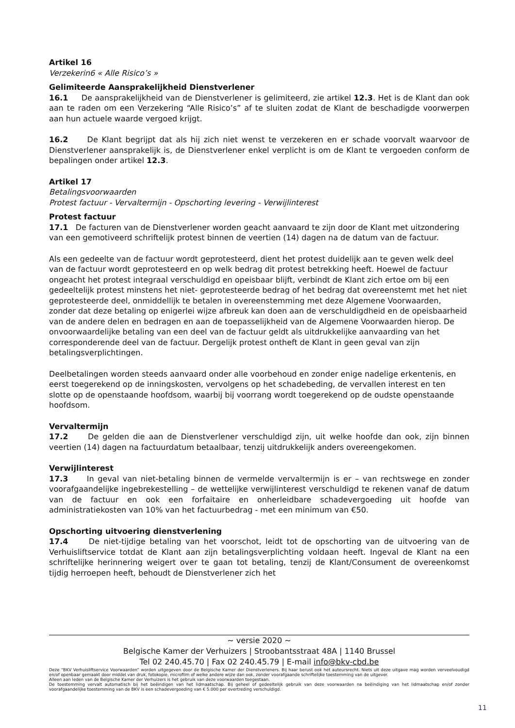Artikel 16
Verzekerin6 « Alle Risico’s »
Gelimiteerde Aansprakelijkheid Dienstverlener
16.1 De aansprakelijkheid van de Dienstverlener is gelimiteerd, zie artikel 12.3. Het is de Klant dan ook aan te raden om een Verzekering “Alle Risico’s” af te sluiten zodat de Klant de beschadigde voorwerpen aan hun actuele waarde vergoed krijgt.
16.2 De Klant begrijpt dat als hij zich niet wenst te verzekeren en er schade voorvalt waarvoor de Dienstverlener aansprakelijk is, de Dienstverlener enkel verplicht is om de Klant te vergoeden conform de bepalingen onder artikel 12.3.
Artikel 17
Betalingsvoorwaarden
Protest factuur - Vervaltermijn - Opschorting levering - Verwijlinterest
Protest factuur
17.1 De facturen van de Dienstverlener worden geacht aanvaard te zijn door de Klant met uitzondering van een gemotiveerd schriftelijk protest binnen de veertien (14) dagen na de datum van de factuur.
Als een gedeelte van de factuur wordt geprotesteerd, dient het protest duidelijk aan te geven welk deel van de factuur wordt geprotesteerd en op welk bedrag dit protest betrekking heeft. Hoewel de factuur ongeacht het protest integraal verschuldigd en opeisbaar blijft, verbindt de Klant zich ertoe om bij een gedeeltelijk protest minstens het niet- geprotesteerde bedrag of het bedrag dat overeenstemt met het niet geprotesteerde deel, onmiddellijk te betalen in overeenstemming met deze Algemene Voorwaarden, zonder dat deze betaling op enigerlei wijze afbreuk kan doen aan de verschuldigdheid en de opeisbaarheid van de andere delen en bedragen en aan de toepasselijkheid van de Algemene Voorwaarden hierop. De onvoorwaardelijke betaling van een deel van de factuur geldt als uitdrukkelijke aanvaarding van het corresponderende deel van de factuur. Dergelijk protest ontheft de Klant in geen geval van zijn betalingsverplichtingen.
Deelbetalingen worden steeds aanvaard onder alle voorbehoud en zonder enige nadelige erkentenis, en eerst toegerekend op de inningskosten, vervolgens op het schadebeding, de vervallen interest en ten slotte op de openstaande hoofdsom, waarbij bij voorrang wordt toegerekend op de oudste openstaande hoofdsom.
Vervaltermijn
17.2 De gelden die aan de Dienstverlener verschuldigd zijn, uit welke hoofde dan ook, zijn binnen veertien (14) dagen na factuurdatum betaalbaar, tenzij uitdrukkelijk anders overeengekomen.
Verwijlinterest
17.3 In geval van niet-betaling binnen de vermelde vervaltermijn is er – van rechtswege en zonder voorafgaandelijke ingebrekestelling – de wettelijke verwijlinterest verschuldigd te rekenen vanaf de datum van de factuur en ook een forfaitaire en onherleidbare schadevergoeding uit hoofde van administratiekosten van 10% van het factuurbedrag - met een minimum van €50.
Opschorting uitvoering dienstverlening
17.4 De niet-tijdige betaling van het voorschot, leidt tot de opschorting van de uitvoering van de Verhuisliftservice totdat de Klant aan zijn betalingsverplichting voldaan heeft. Ingeval de Klant na een schriftelijke herinnering weigert over te gaan tot betaling, tenzij de Klant/Consument de overeenkomst tijdig herroepen heeft, behoudt de Dienstverlener zich het
~ versie 2020 ~
Belgische Kamer der Verhuizers | Stroobantsstraat 48A | 1140 Brussel
Tel 02 240.45.70 | Fax 02 240.45.79 | E-mail info@bkv-cbd.be
Deze “BKV Verhuisliftservice Voorwaarden” worden uitgegeven door de Belgische Kamer der Dienstverleners. Bij haar berust ook het auteursrecht. Niets uit deze uitgave mag worden verveelvoudigd en/of openbaar gemaakt door middel van druk, fotokopie, microfilm of welke andere wijze dan ook, zonder voorafgaande schriftelijke toestemming van de uitgever.
Alleen aan leden van de Belgische Kamer der Verhuizers is het gebruik van deze voorwaarden toegestaan.
De toestemming vervalt automatisch bij het beëindigen van het lidmaatschap. Bij geheel of gedeeltelijk gebruik van deze voorwaarden na beëindiging van het lidmaatschap en/of zonder voorafgaandelijke toestemming van de BKV is een schadevergoeding van € 5.000 per overtreding verschuldigd.
11